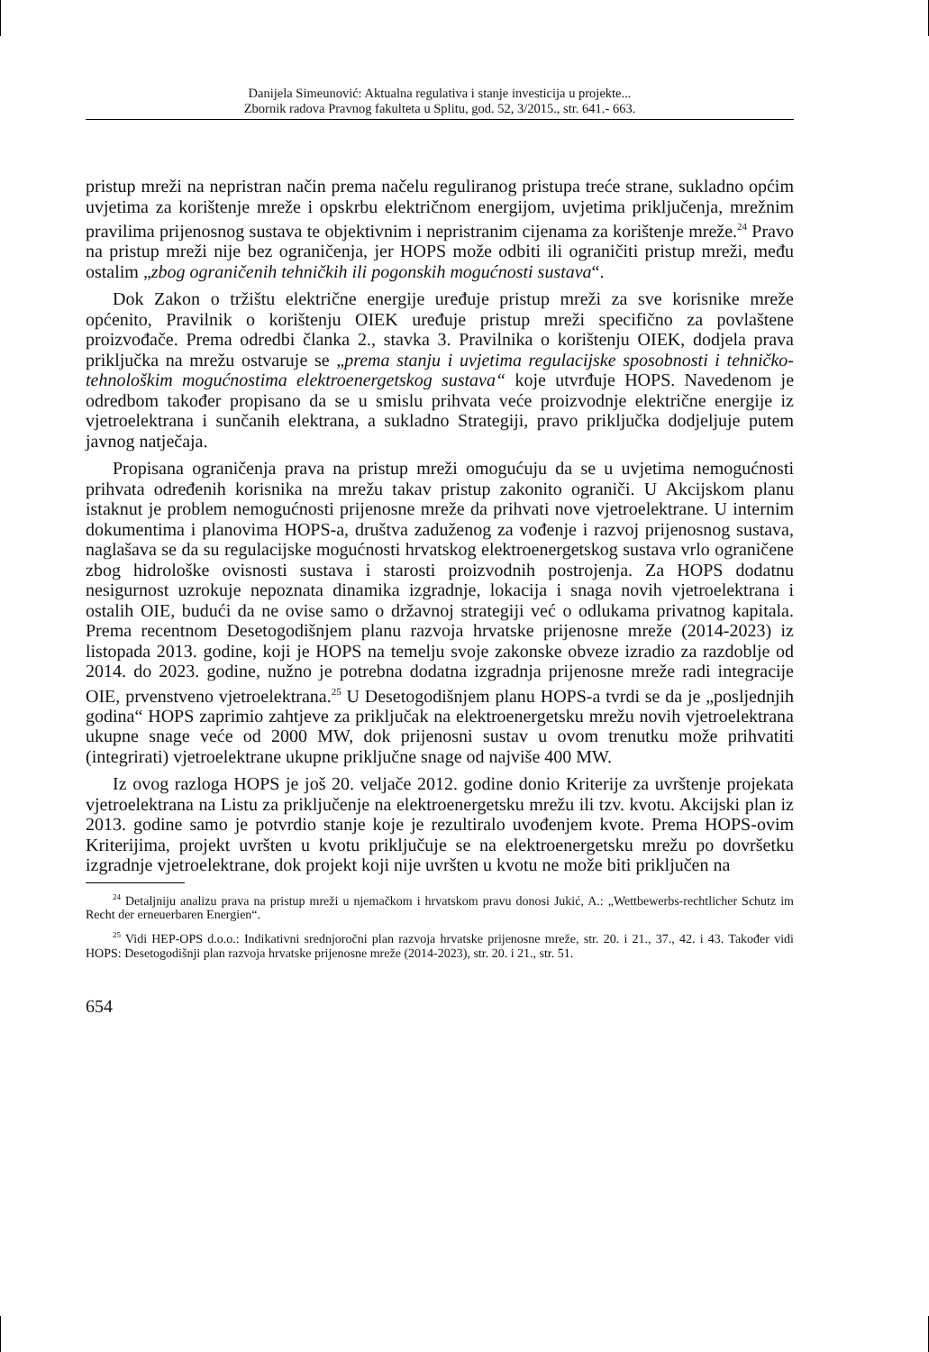Danijela Simeunović: Aktualna regulativa i stanje investicija u projekte...
Zbornik radova Pravnog fakulteta u Splitu, god. 52, 3/2015., str. 641.- 663.
pristup mreži na nepristran način prema načelu reguliranog pristupa treće strane, sukladno općim uvjetima za korištenje mreže i opskrbu električnom energijom, uvjetima priključenja, mrežnim pravilima prijenosnog sustava te objektivnim i nepristranim cijenama za korištenje mreže.<sup>24</sup> Pravo na pristup mreži nije bez ograničenja, jer HOPS može odbiti ili ograničiti pristup mreži, među ostalim „zbog ograničenih tehničkih ili pogonskih mogućnosti sustava“.
Dok Zakon o tržištu električne energije uređuje pristup mreži za sve korisnike mreže općenito, Pravilnik o korištenju OIEK uređuje pristup mreži specifično za povlaštene proizvođače. Prema odredbi članka 2., stavka 3. Pravilnika o korištenju OIEK, dodjela prava priključka na mrežu ostvaruje se „prema stanju i uvjetima regulacijske sposobnosti i tehničko-tehnološkim mogućnostima elektroenergetskog sustava“ koje utvrđuje HOPS. Navedenom je odredbom također propisano da se u smislu prihvata veće proizvodnje električne energije iz vjetroelektrana i sunčanih elektrana, a sukladno Strategiji, pravo priključka dodjeljuje putem javnog natječaja.
Propisana ograničenja prava na pristup mreži omogućuju da se u uvjetima nemogućnosti prihvata određenih korisnika na mrežu takav pristup zakonito ograniči. U Akcijskom planu istaknut je problem nemogućnosti prijenosne mreže da prihvati nove vjetroelektrane. U internim dokumentima i planovima HOPS-a, društva zaduženog za vođenje i razvoj prijenosnog sustava, naglašava se da su regulacijske mogućnosti hrvatskog elektroenergetskog sustava vrlo ograničene zbog hidrološke ovisnosti sustava i starosti proizvodnih postrojenja. Za HOPS dodatnu nesigurnost uzrokuje nepoznata dinamika izgradnje, lokacija i snaga novih vjetroelektrana i ostalih OIE, budući da ne ovise samo o državnoj strategiji već o odlukama privatnog kapitala. Prema recentnom Desetogodišnjem planu razvoja hrvatske prijenosne mreže (2014-2023) iz listopada 2013. godine, koji je HOPS na temelju svoje zakonske obveze izradio za razdoblje od 2014. do 2023. godine, nužno je potrebna dodatna izgradnja prijenosne mreže radi integracije OIE, prvenstveno vjetroelektrana.<sup>25</sup> U Desetogodišnjem planu HOPS-a tvrdi se da je „posljednjih godina“ HOPS zaprimio zahtjeve za priključak na elektroenergetsku mrežu novih vjetroelektrana ukupne snage veće od 2000 MW, dok prijenosni sustav u ovom trenutku može prihvatiti (integrirati) vjetroelektrane ukupne priključne snage od najviše 400 MW.
Iz ovog razloga HOPS je još 20. veljače 2012. godine donio Kriterije za uvrštenje projekata vjetroelektrana na Listu za priključenje na elektroenergetsku mrežu ili tzv. kvotu. Akcijski plan iz 2013. godine samo je potvrdio stanje koje je rezultiralo uvođenjem kvote. Prema HOPS-ovim Kriterijima, projekt uvršten u kvotu priključuje se na elektroenergetsku mrežu po dovršetku izgradnje vjetroelektrane, dok projekt koji nije uvršten u kvotu ne može biti priključen na
<sup>24</sup> Detaljniju analizu prava na pristup mreži u njemačkom i hrvatskom pravu donosi Jukić, A.: „Wettbewerbs-rechtlicher Schutz im Recht der erneuerbaren Energien“.
<sup>25</sup> Vidi HEP-OPS d.o.o.: Indikativni srednjoročni plan razvoja hrvatske prijenosne mreže, str. 20. i 21., 37., 42. i 43. Također vidi HOPS: Desetogodišnji plan razvoja hrvatske prijenosne mreže (2014-2023), str. 20. i 21., str. 51.
654